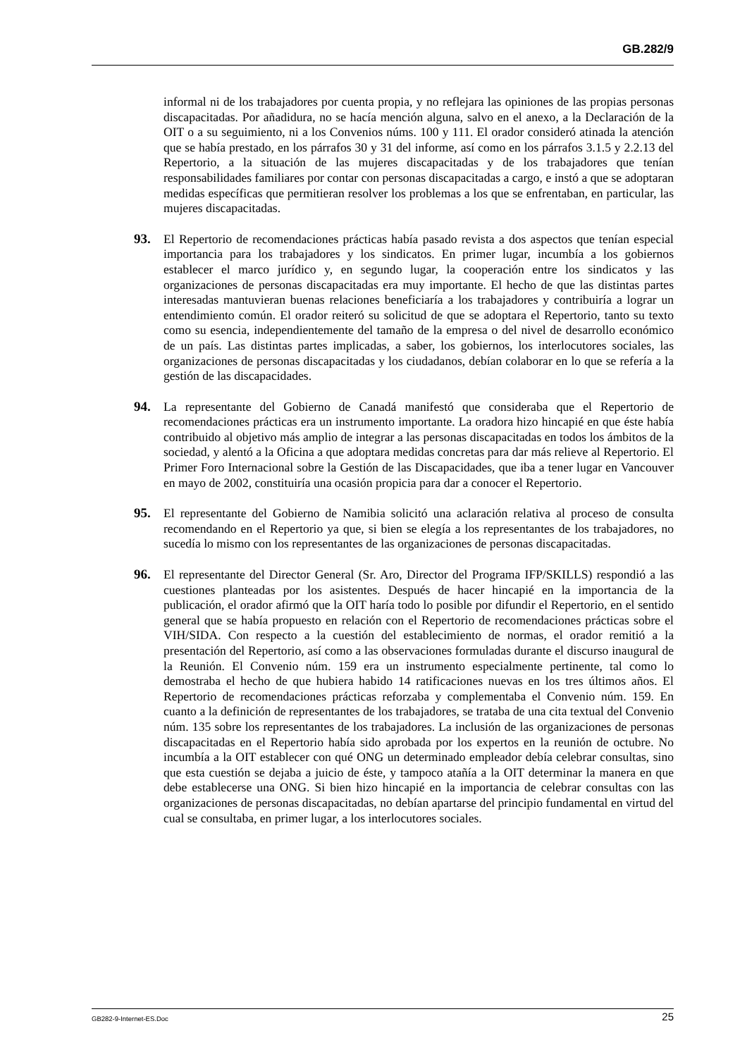GB.282/9
informal ni de los trabajadores por cuenta propia, y no reflejara las opiniones de las propias personas discapacitadas. Por añadidura, no se hacía mención alguna, salvo en el anexo, a la Declaración de la OIT o a su seguimiento, ni a los Convenios núms. 100 y 111. El orador consideró atinada la atención que se había prestado, en los párrafos 30 y 31 del informe, así como en los párrafos 3.1.5 y 2.2.13 del Repertorio, a la situación de las mujeres discapacitadas y de los trabajadores que tenían responsabilidades familiares por contar con personas discapacitadas a cargo, e instó a que se adoptaran medidas específicas que permitieran resolver los problemas a los que se enfrentaban, en particular, las mujeres discapacitadas.
93. El Repertorio de recomendaciones prácticas había pasado revista a dos aspectos que tenían especial importancia para los trabajadores y los sindicatos. En primer lugar, incumbía a los gobiernos establecer el marco jurídico y, en segundo lugar, la cooperación entre los sindicatos y las organizaciones de personas discapacitadas era muy importante. El hecho de que las distintas partes interesadas mantuvieran buenas relaciones beneficiaría a los trabajadores y contribuiría a lograr un entendimiento común. El orador reiteró su solicitud de que se adoptara el Repertorio, tanto su texto como su esencia, independientemente del tamaño de la empresa o del nivel de desarrollo económico de un país. Las distintas partes implicadas, a saber, los gobiernos, los interlocutores sociales, las organizaciones de personas discapacitadas y los ciudadanos, debían colaborar en lo que se refería a la gestión de las discapacidades.
94. La representante del Gobierno de Canadá manifestó que consideraba que el Repertorio de recomendaciones prácticas era un instrumento importante. La oradora hizo hincapié en que éste había contribuido al objetivo más amplio de integrar a las personas discapacitadas en todos los ámbitos de la sociedad, y alentó a la Oficina a que adoptara medidas concretas para dar más relieve al Repertorio. El Primer Foro Internacional sobre la Gestión de las Discapacidades, que iba a tener lugar en Vancouver en mayo de 2002, constituiría una ocasión propicia para dar a conocer el Repertorio.
95. El representante del Gobierno de Namibia solicitó una aclaración relativa al proceso de consulta recomendando en el Repertorio ya que, si bien se elegía a los representantes de los trabajadores, no sucedía lo mismo con los representantes de las organizaciones de personas discapacitadas.
96. El representante del Director General (Sr. Aro, Director del Programa IFP/SKILLS) respondió a las cuestiones planteadas por los asistentes. Después de hacer hincapié en la importancia de la publicación, el orador afirmó que la OIT haría todo lo posible por difundir el Repertorio, en el sentido general que se había propuesto en relación con el Repertorio de recomendaciones prácticas sobre el VIH/SIDA. Con respecto a la cuestión del establecimiento de normas, el orador remitió a la presentación del Repertorio, así como a las observaciones formuladas durante el discurso inaugural de la Reunión. El Convenio núm. 159 era un instrumento especialmente pertinente, tal como lo demostraba el hecho de que hubiera habido 14 ratificaciones nuevas en los tres últimos años. El Repertorio de recomendaciones prácticas reforzaba y complementaba el Convenio núm. 159. En cuanto a la definición de representantes de los trabajadores, se trataba de una cita textual del Convenio núm. 135 sobre los representantes de los trabajadores. La inclusión de las organizaciones de personas discapacitadas en el Repertorio había sido aprobada por los expertos en la reunión de octubre. No incumbía a la OIT establecer con qué ONG un determinado empleador debía celebrar consultas, sino que esta cuestión se dejaba a juicio de éste, y tampoco atañía a la OIT determinar la manera en que debe establecerse una ONG. Si bien hizo hincapié en la importancia de celebrar consultas con las organizaciones de personas discapacitadas, no debían apartarse del principio fundamental en virtud del cual se consultaba, en primer lugar, a los interlocutores sociales.
GB282-9-Internet-ES.Doc 25